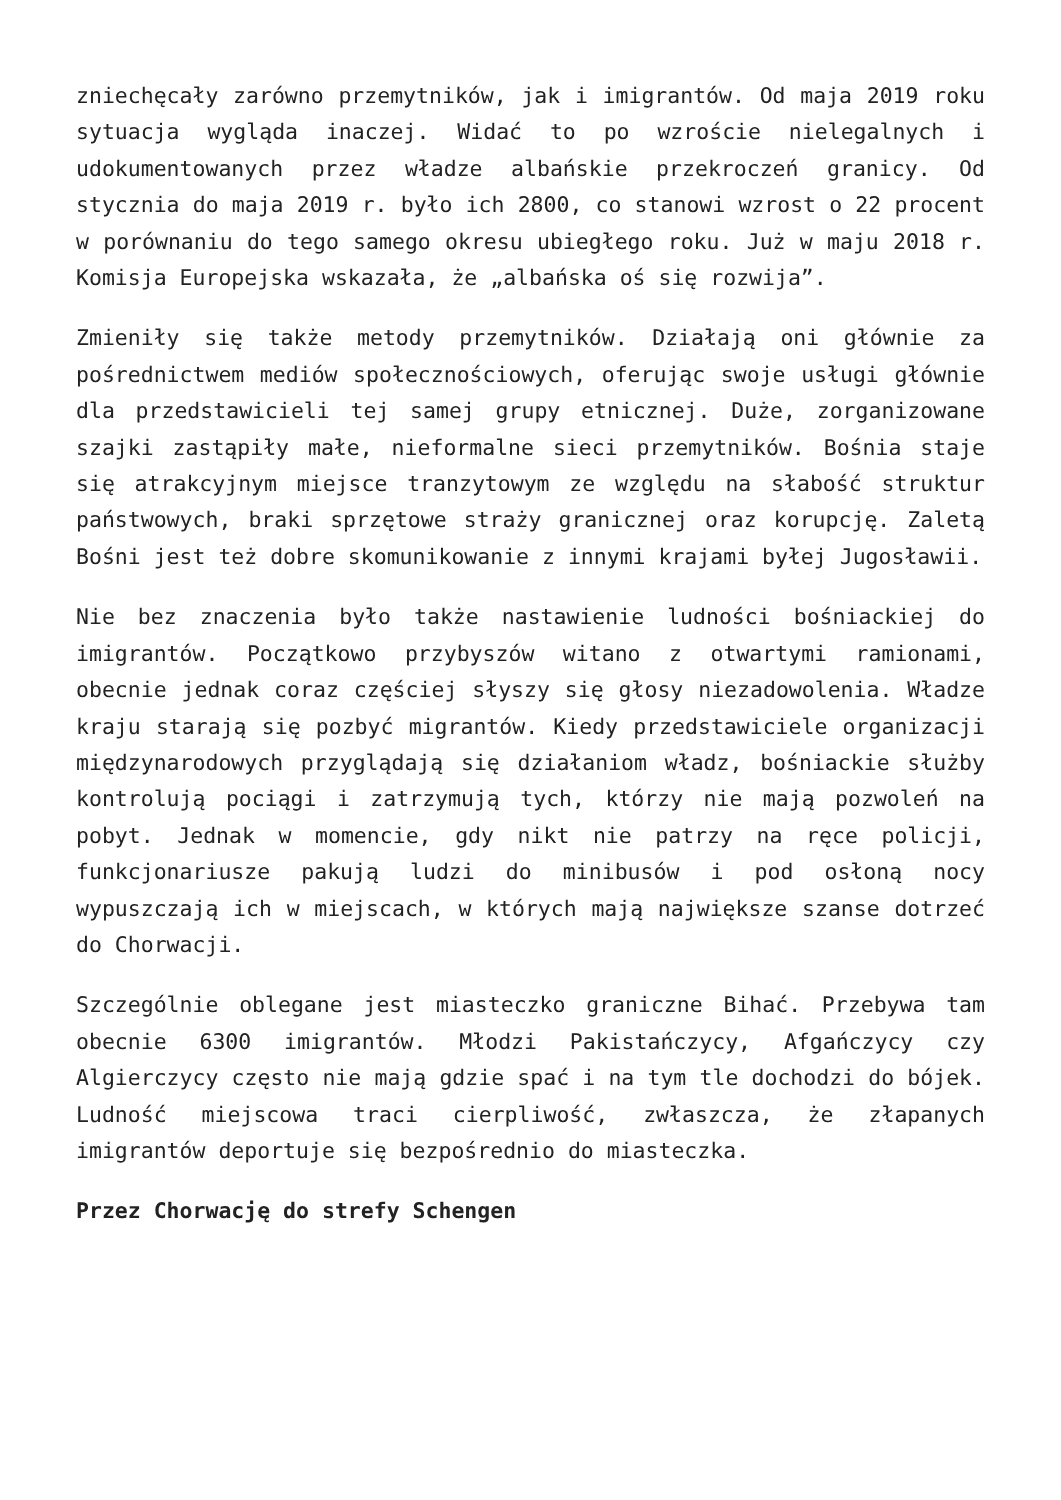zniechęcały zarówno przemytników, jak i imigrantów. Od maja 2019 roku sytuacja wygląda inaczej. Widać to po wzroście nielegalnych i udokumentowanych przez władze albańskie przekroczeń granicy. Od stycznia do maja 2019 r. było ich 2800, co stanowi wzrost o 22 procent w porównaniu do tego samego okresu ubiegłego roku. Już w maju 2018 r. Komisja Europejska wskazała, że „albańska oś się rozwija”.
Zmieniły się także metody przemytników. Działają oni głównie za pośrednictwem mediów społecznościowych, oferując swoje usługi głównie dla przedstawicieli tej samej grupy etnicznej. Duże, zorganizowane szajki zastąpiły małe, nieformalne sieci przemytników. Bośnia staje się atrakcyjnym miejsce tranzytowym ze względu na słabość struktur państwowych, braki sprzętowe straży granicznej oraz korupcję. Zaletą Bośni jest też dobre skomunikowanie z innymi krajami byłej Jugosławii.
Nie bez znaczenia było także nastawienie ludności bośniackiej do imigrantów. Początkowo przybyszów witano z otwartymi ramionami, obecnie jednak coraz częściej słyszy się głosy niezadowolenia. Władze kraju starają się pozbyć migrantów. Kiedy przedstawiciele organizacji międzynarodowych przyglądają się działaniom władz, bośniackie służby kontrolują pociągi i zatrzymują tych, którzy nie mają pozwoleń na pobyt. Jednak w momencie, gdy nikt nie patrzy na ręce policji, funkcjonariusze pakują ludzi do minibusów i pod osłoną nocy wypuszczają ich w miejscach, w których mają największe szanse dotrzeć do Chorwacji.
Szczególnie oblegane jest miasteczko graniczne Bihać. Przebywa tam obecnie 6300 imigrantów. Młodzi Pakistańczycy, Afgańczycy czy Algierczycy często nie mają gdzie spać i na tym tle dochodzi do bójek. Ludność miejscowa traci cierpliwość, zwłaszcza, że złapanych imigrantów deportuje się bezpośrednio do miasteczka.
Przez Chorwację do strefy Schengen